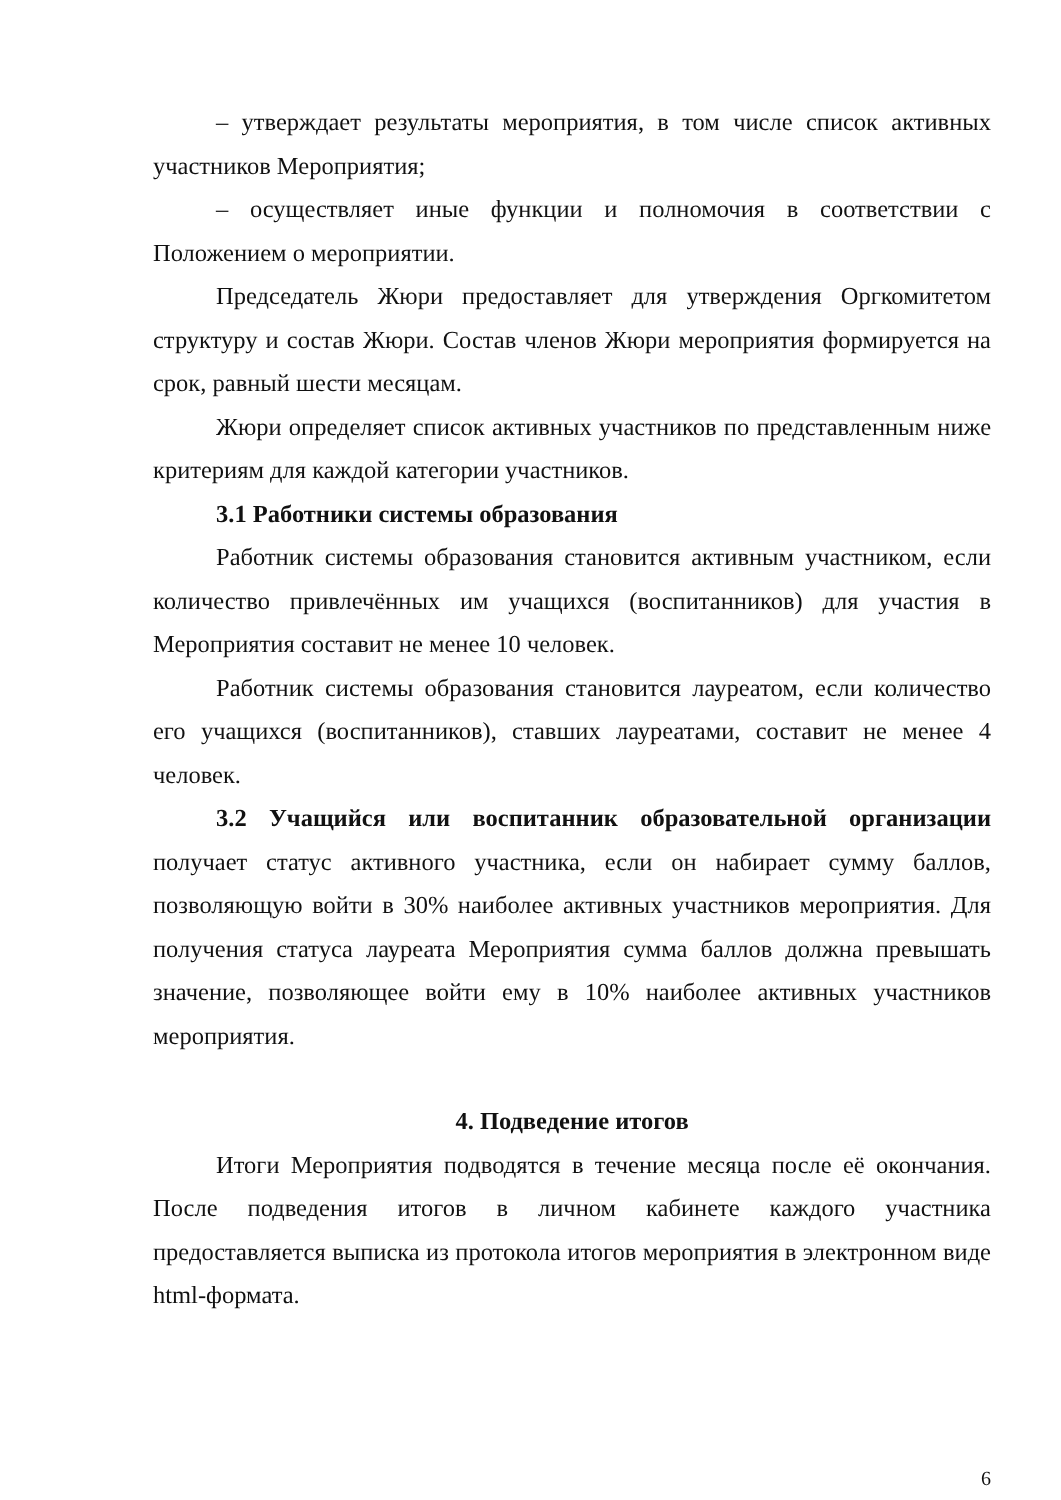– утверждает результаты мероприятия, в том числе список активных участников Мероприятия;
– осуществляет иные функции и полномочия в соответствии с Положением о мероприятии.
Председатель Жюри предоставляет для утверждения Оргкомитетом структуру и состав Жюри. Состав членов Жюри мероприятия формируется на срок, равный шести месяцам.
Жюри определяет список активных участников по представленным ниже критериям для каждой категории участников.
3.1 Работники системы образования
Работник системы образования становится активным участником, если количество привлечённых им учащихся (воспитанников) для участия в Мероприятия составит не менее 10 человек.
Работник системы образования становится лауреатом, если количество его учащихся (воспитанников), ставших лауреатами, составит не менее 4 человек.
3.2 Учащийся или воспитанник образовательной организации получает статус активного участника, если он набирает сумму баллов, позволяющую войти в 30% наиболее активных участников мероприятия. Для получения статуса лауреата Мероприятия сумма баллов должна превышать значение, позволяющее войти ему в 10% наиболее активных участников мероприятия.
4. Подведение итогов
Итоги Мероприятия подводятся в течение месяца после её окончания. После подведения итогов в личном кабинете каждого участника предоставляется выписка из протокола итогов мероприятия в электронном виде html-формата.
6